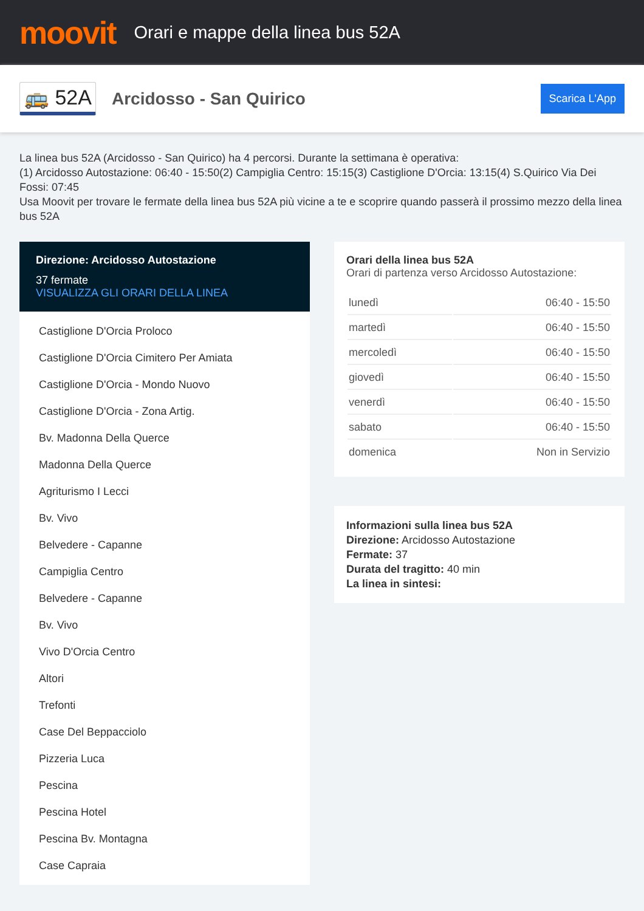moovit
Orari e mappe della linea bus 52A
🚌 52A
Arcidosso - San Quirico
Scarica L'App
La linea bus 52A (Arcidosso - San Quirico) ha 4 percorsi. Durante la settimana è operativa:
(1) Arcidosso Autostazione: 06:40 - 15:50(2) Campiglia Centro: 15:15(3) Castiglione D'Orcia: 13:15(4) S.Quirico Via Dei Fossi: 07:45
Usa Moovit per trovare le fermate della linea bus 52A più vicine a te e scoprire quando passerà il prossimo mezzo della linea bus 52A
Direzione: Arcidosso Autostazione
37 fermate
VISUALIZZA GLI ORARI DELLA LINEA
Castiglione D'Orcia Proloco
Castiglione D'Orcia Cimitero Per Amiata
Castiglione D'Orcia - Mondo Nuovo
Castiglione D'Orcia - Zona Artig.
Bv. Madonna Della Querce
Madonna Della Querce
Agriturismo I Lecci
Bv. Vivo
Belvedere - Capanne
Campiglia Centro
Belvedere - Capanne
Bv. Vivo
Vivo D'Orcia Centro
Altori
Trefonti
Case Del Beppacciolo
Pizzeria Luca
Pescina
Pescina Hotel
Pescina Bv. Montagna
Case Capraia
Orari della linea bus 52A
Orari di partenza verso Arcidosso Autostazione:
| lunedì | 06:40 - 15:50 |
| martedì | 06:40 - 15:50 |
| mercoledì | 06:40 - 15:50 |
| giovedì | 06:40 - 15:50 |
| venerdì | 06:40 - 15:50 |
| sabato | 06:40 - 15:50 |
| domenica | Non in Servizio |
Informazioni sulla linea bus 52A
Direzione: Arcidosso Autostazione
Fermate: 37
Durata del tragitto: 40 min
La linea in sintesi: